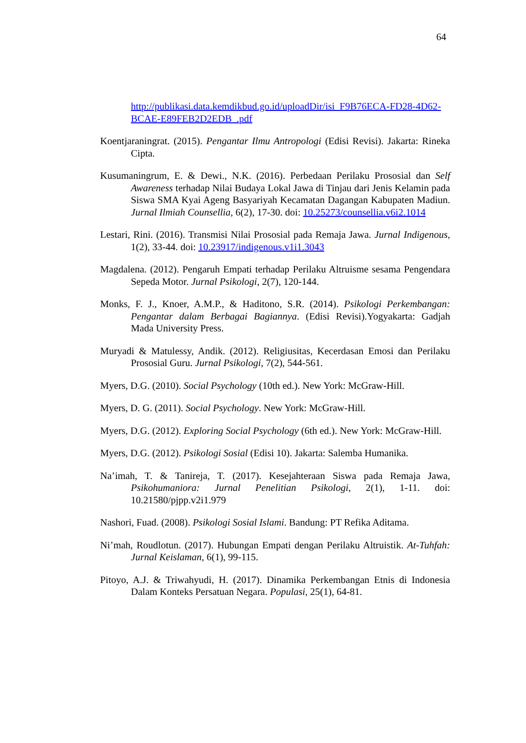64
http://publikasi.data.kemdikbud.go.id/uploadDir/isi_F9B76ECA-FD28-4D62-BCAE-E89FEB2D2EDB_.pdf
Koentjaraningrat. (2015). Pengantar Ilmu Antropologi (Edisi Revisi). Jakarta: Rineka Cipta.
Kusumaningrum, E. & Dewi., N.K. (2016). Perbedaan Perilaku Prososial dan Self Awareness terhadap Nilai Budaya Lokal Jawa di Tinjau dari Jenis Kelamin pada Siswa SMA Kyai Ageng Basyariyah Kecamatan Dagangan Kabupaten Madiun. Jurnal Ilmiah Counsellia, 6(2), 17-30. doi: 10.25273/counsellia.v6i2.1014
Lestari, Rini. (2016). Transmisi Nilai Prososial pada Remaja Jawa. Jurnal Indigenous, 1(2), 33-44. doi: 10.23917/indigenous.v1i1.3043
Magdalena. (2012). Pengaruh Empati terhadap Perilaku Altruisme sesama Pengendara Sepeda Motor. Jurnal Psikologi, 2(7), 120-144.
Monks, F. J., Knoer, A.M.P., & Haditono, S.R. (2014). Psikologi Perkembangan: Pengantar dalam Berbagai Bagiannya. (Edisi Revisi).Yogyakarta: Gadjah Mada University Press.
Muryadi & Matulessy, Andik. (2012). Religiusitas, Kecerdasan Emosi dan Perilaku Prososial Guru. Jurnal Psikologi, 7(2), 544-561.
Myers, D.G. (2010). Social Psychology (10th ed.). New York: McGraw-Hill.
Myers, D. G. (2011). Social Psychology. New York: McGraw-Hill.
Myers, D.G. (2012). Exploring Social Psychology (6th ed.). New York: McGraw-Hill.
Myers, D.G. (2012). Psikologi Sosial (Edisi 10). Jakarta: Salemba Humanika.
Na’imah, T. & Tanireja, T. (2017). Kesejahteraan Siswa pada Remaja Jawa, Psikohumaniora: Jurnal Penelitian Psikologi, 2(1), 1-11. doi: 10.21580/pjpp.v2i1.979
Nashori, Fuad. (2008). Psikologi Sosial Islami. Bandung: PT Refika Aditama.
Ni’mah, Roudlotun. (2017). Hubungan Empati dengan Perilaku Altruistik. At-Tuhfah: Jurnal Keislaman, 6(1), 99-115.
Pitoyo, A.J. & Triwahyudi, H. (2017). Dinamika Perkembangan Etnis di Indonesia Dalam Konteks Persatuan Negara. Populasi, 25(1), 64-81.